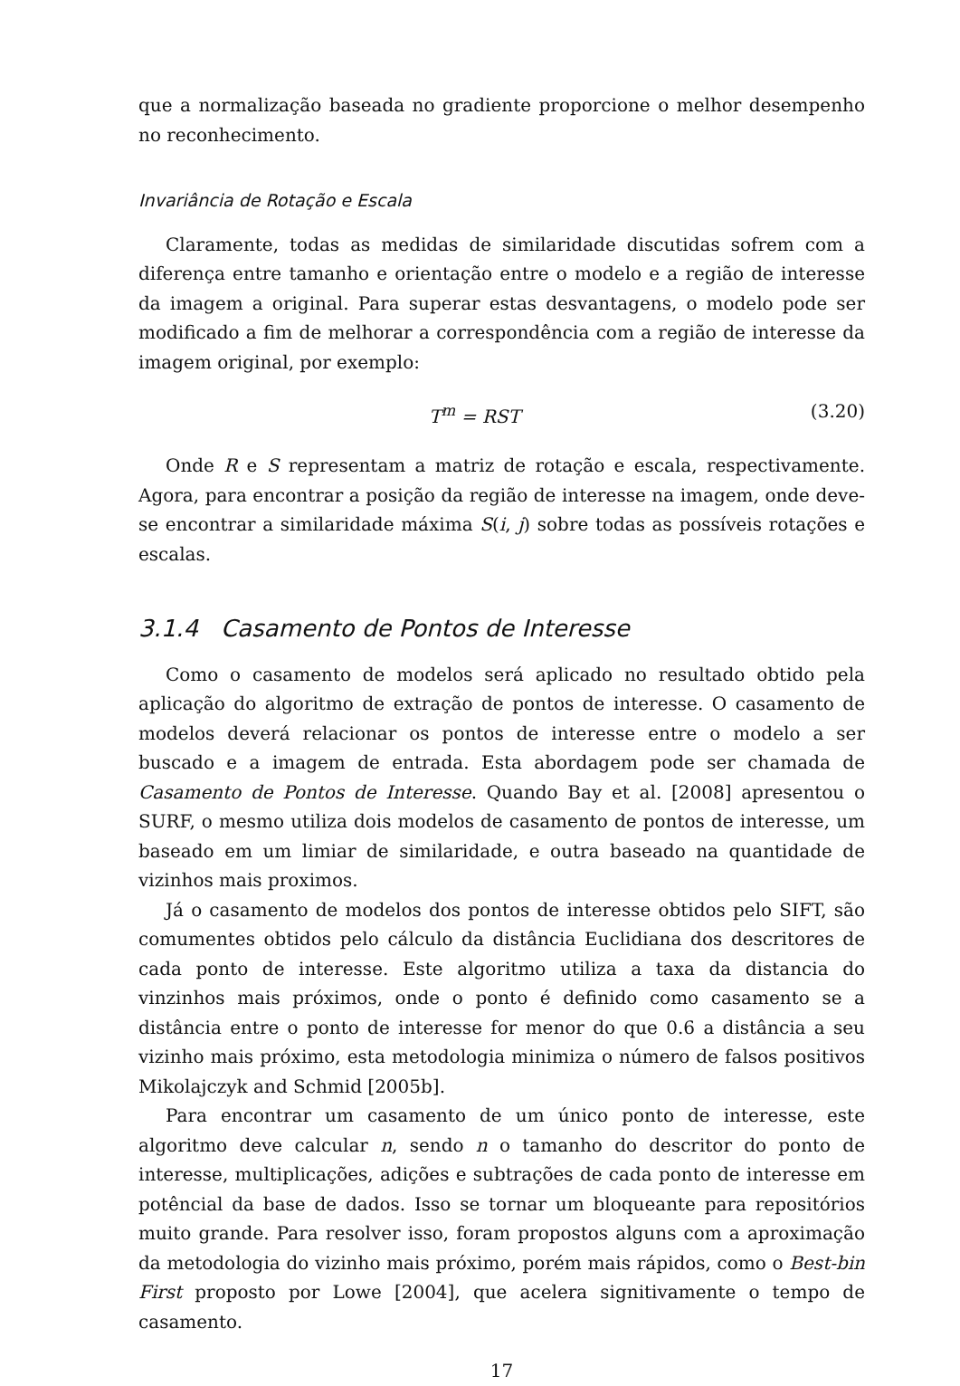que a normalização baseada no gradiente proporcione o melhor desempenho no reconhecimento.
Invariância de Rotação e Escala
Claramente, todas as medidas de similaridade discutidas sofrem com a diferença entre tamanho e orientação entre o modelo e a região de interesse da imagem a original. Para superar estas desvantagens, o modelo pode ser modificado a fim de melhorar a correspondência com a região de interesse da imagem original, por exemplo:
T<sup>m</sup> = RST (3.20)
Onde R e S representam a matriz de rotação e escala, respectivamente. Agora, para encontrar a posição da região de interesse na imagem, onde deve-se encontrar a similaridade máxima S(i, j) sobre todas as possíveis rotações e escalas.
3.1.4 Casamento de Pontos de Interesse
Como o casamento de modelos será aplicado no resultado obtido pela aplicação do algoritmo de extração de pontos de interesse. O casamento de modelos deverá relacionar os pontos de interesse entre o modelo a ser buscado e a imagem de entrada. Esta abordagem pode ser chamada de Casamento de Pontos de Interesse. Quando Bay et al. [2008] apresentou o SURF, o mesmo utiliza dois modelos de casamento de pontos de interesse, um baseado em um limiar de similaridade, e outra baseado na quantidade de vizinhos mais proximos.
Já o casamento de modelos dos pontos de interesse obtidos pelo SIFT, são comumentes obtidos pelo cálculo da distância Euclidiana dos descritores de cada ponto de interesse. Este algoritmo utiliza a taxa da distancia do vinzinhos mais próximos, onde o ponto é definido como casamento se a distância entre o ponto de interesse for menor do que 0.6 a distância a seu vizinho mais próximo, esta metodologia minimiza o número de falsos positivos Mikolajczyk and Schmid [2005b].
Para encontrar um casamento de um único ponto de interesse, este algoritmo deve calcular n, sendo n o tamanho do descritor do ponto de interesse, multiplicações, adições e subtrações de cada ponto de interesse em potêncial da base de dados. Isso se tornar um bloqueante para repositórios muito grande. Para resolver isso, foram propostos alguns com a aproximação da metodologia do vizinho mais próximo, porém mais rápidos, como o Best-bin First proposto por Lowe [2004], que acelera signitivamente o tempo de casamento.
17